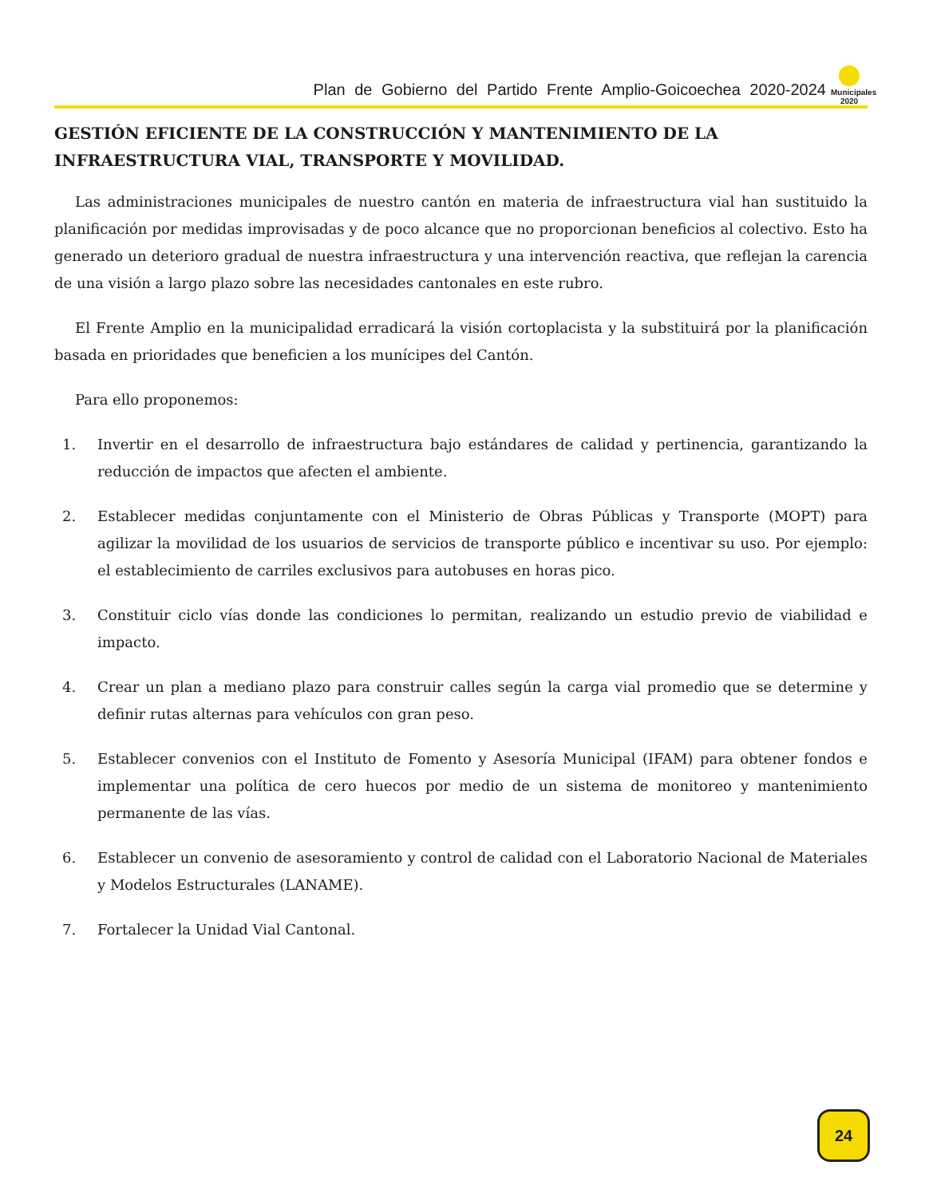Plan de Gobierno del Partido Frente Amplio-Goicoechea 2020-2024
Municipales
2020
GESTIÓN EFICIENTE DE LA CONSTRUCCIÓN Y MANTENIMIENTO DE LA INFRAESTRUCTURA VIAL, TRANSPORTE Y MOVILIDAD.
Las administraciones municipales de nuestro cantón en materia de infraestructura vial han sustituido la planificación por medidas improvisadas y de poco alcance que no proporcionan beneficios al colectivo. Esto ha generado un deterioro gradual de nuestra infraestructura y una intervención reactiva, que reflejan la carencia de una visión a largo plazo sobre las necesidades cantonales en este rubro.
El Frente Amplio en la municipalidad erradicará la visión cortoplacista y la substituirá por la planificación basada en prioridades que beneficien a los munícipes del Cantón.
Para ello proponemos:
1. Invertir en el desarrollo de infraestructura bajo estándares de calidad y pertinencia, garantizando la reducción de impactos que afecten el ambiente.
2. Establecer medidas conjuntamente con el Ministerio de Obras Públicas y Transporte (MOPT) para agilizar la movilidad de los usuarios de servicios de transporte público e incentivar su uso. Por ejemplo: el establecimiento de carriles exclusivos para autobuses en horas pico.
3. Constituir ciclo vías donde las condiciones lo permitan, realizando un estudio previo de viabilidad e impacto.
4. Crear un plan a mediano plazo para construir calles según la carga vial promedio que se determine y definir rutas alternas para vehículos con gran peso.
5. Establecer convenios con el Instituto de Fomento y Asesoría Municipal (IFAM) para obtener fondos e implementar una política de cero huecos por medio de un sistema de monitoreo y mantenimiento permanente de las vías.
6. Establecer un convenio de asesoramiento y control de calidad con el Laboratorio Nacional de Materiales y Modelos Estructurales (LANAME).
7. Fortalecer la Unidad Vial Cantonal.
24